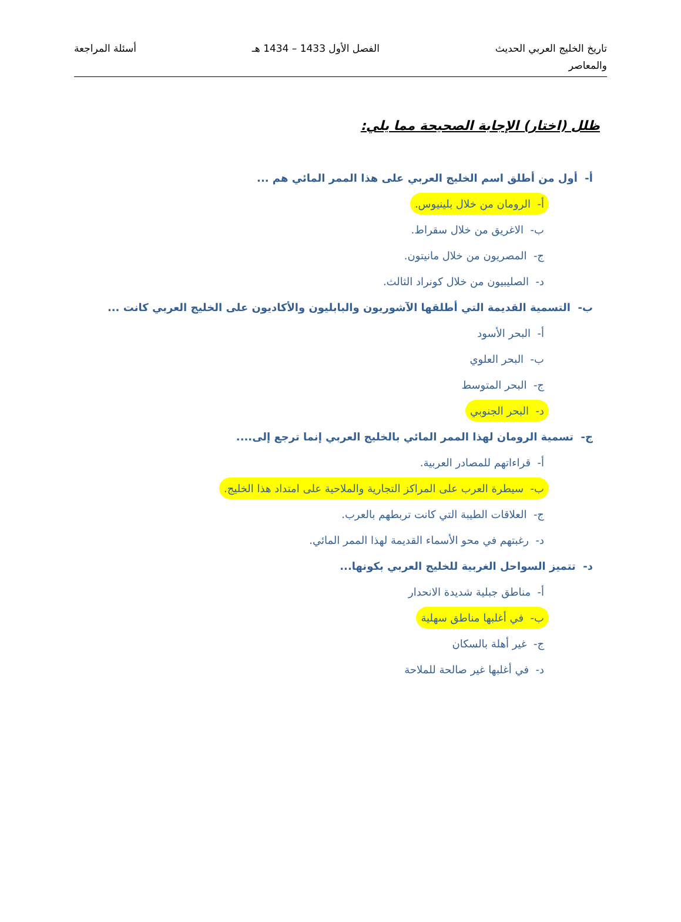تاريخ الخليج العربي الحديث
والمعاصر
الفصل الأول 1433 – 1434 هـ أسئلة المراجعة
ظلل (اختار) الإجابة الصحيحة مما يلي:
أ- أول من أطلق اسم الخليج العربي على هذا الممر المائي هم ...
أ- الرومان من خلال بلينيوس.
ب- الاغريق من خلال سقراط.
ج- المصريون من خلال مانيتون.
د- الصليبيون من خلال كونراد الثالث.
ب- التسمية القديمة التي أطلقها الآشوريون والبابليون والأكاديون على الخليج العربي كانت ...
أ- البحر الأسود
ب- البحر العلوي
ج- البحر المتوسط
د- البحر الجنوبي
ج- تسمية الرومان لهذا الممر المائي بالخليج العربي إنما ترجع إلى....
أ- قراءاتهم للمصادر العربية.
ب- سيطرة العرب على المراكز التجارية والملاحية على امتداد هذا الخليج.
ج- العلاقات الطيبة التي كانت تربطهم بالعرب.
د- رغبتهم في محو الأسماء القديمة لهذا الممر المائي.
د- تتميز السواحل الغربية للخليج العربي بكونها...
أ- مناطق جبلية شديدة الانحدار
ب- في أغلبها مناطق سهلية
ج- غير أهلة بالسكان
د- في أغلبها غير صالحة للملاحة